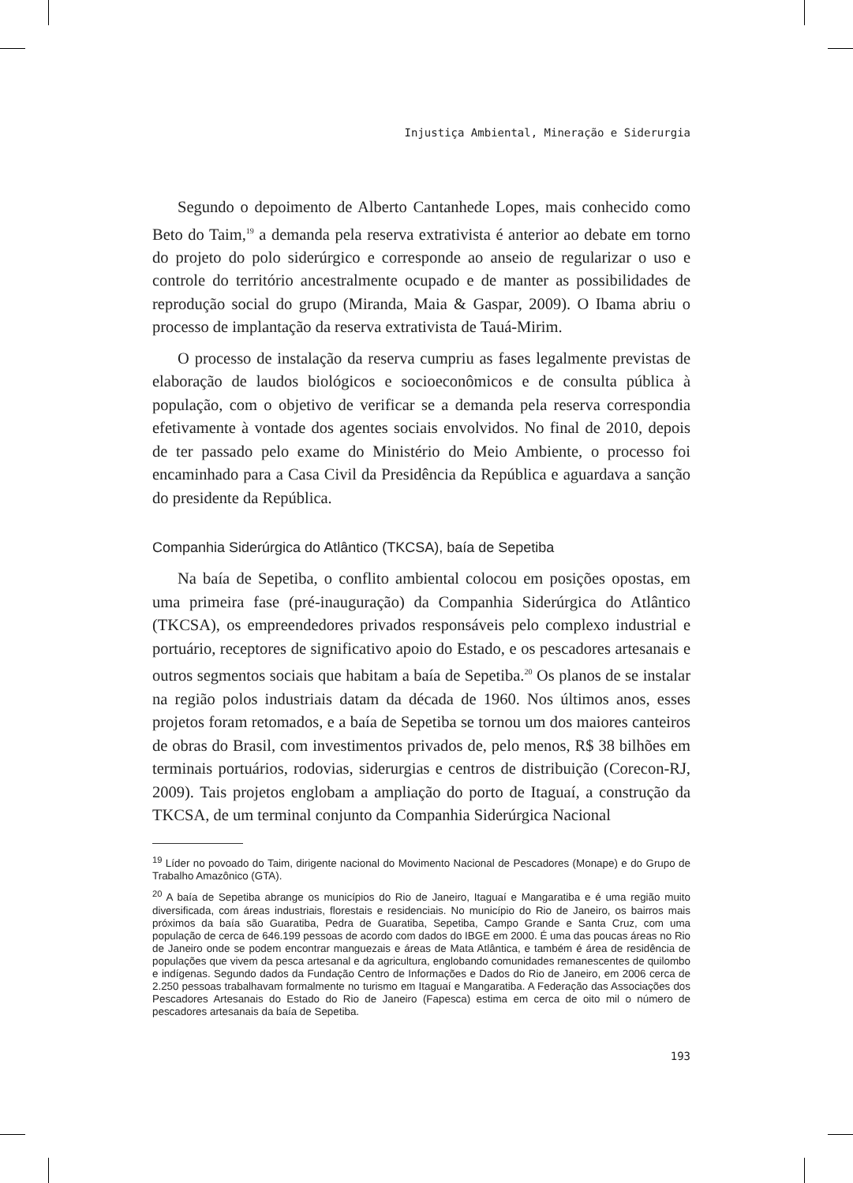Injustiça Ambiental, Mineração e Siderurgia
Segundo o depoimento de Alberto Cantanhede Lopes, mais conhecido como Beto do Taim,<sup>19</sup> a demanda pela reserva extrativista é anterior ao debate em torno do projeto do polo siderúrgico e corresponde ao anseio de regularizar o uso e controle do território ancestralmente ocupado e de manter as possibilidades de reprodução social do grupo (Miranda, Maia & Gaspar, 2009). O Ibama abriu o processo de implantação da reserva extrativista de Tauá-Mirim.
O processo de instalação da reserva cumpriu as fases legalmente previstas de elaboração de laudos biológicos e socioeconômicos e de consulta pública à população, com o objetivo de verificar se a demanda pela reserva correspondia efetivamente à vontade dos agentes sociais envolvidos. No final de 2010, depois de ter passado pelo exame do Ministério do Meio Ambiente, o processo foi encaminhado para a Casa Civil da Presidência da República e aguardava a sanção do presidente da República.
Companhia Siderúrgica do Atlântico (TKCSA), baía de Sepetiba
Na baía de Sepetiba, o conflito ambiental colocou em posições opostas, em uma primeira fase (pré-inauguração) da Companhia Siderúrgica do Atlântico (TKCSA), os empreendedores privados responsáveis pelo complexo industrial e portuário, receptores de significativo apoio do Estado, e os pescadores artesanais e outros segmentos sociais que habitam a baía de Sepetiba.<sup>20</sup> Os planos de se instalar na região polos industriais datam da década de 1960. Nos últimos anos, esses projetos foram retomados, e a baía de Sepetiba se tornou um dos maiores canteiros de obras do Brasil, com investimentos privados de, pelo menos, R$ 38 bilhões em terminais portuários, rodovias, siderurgias e centros de distribuição (Corecon-RJ, 2009). Tais projetos englobam a ampliação do porto de Itaguaí, a construção da TKCSA, de um terminal conjunto da Companhia Siderúrgica Nacional
<sup>19</sup> Líder no povoado do Taim, dirigente nacional do Movimento Nacional de Pescadores (Monape) e do Grupo de Trabalho Amazônico (GTA).
<sup>20</sup> A baía de Sepetiba abrange os municípios do Rio de Janeiro, Itaguaí e Mangaratiba e é uma região muito diversificada, com áreas industriais, florestais e residenciais. No município do Rio de Janeiro, os bairros mais próximos da baía são Guaratiba, Pedra de Guaratiba, Sepetiba, Campo Grande e Santa Cruz, com uma população de cerca de 646.199 pessoas de acordo com dados do IBGE em 2000. É uma das poucas áreas no Rio de Janeiro onde se podem encontrar manguezais e áreas de Mata Atlântica, e também é área de residência de populações que vivem da pesca artesanal e da agricultura, englobando comunidades remanescentes de quilombo e indígenas. Segundo dados da Fundação Centro de Informações e Dados do Rio de Janeiro, em 2006 cerca de 2.250 pessoas trabalhavam formalmente no turismo em Itaguaí e Mangaratiba. A Federação das Associações dos Pescadores Artesanais do Estado do Rio de Janeiro (Fapesca) estima em cerca de oito mil o número de pescadores artesanais da baía de Sepetiba.
193